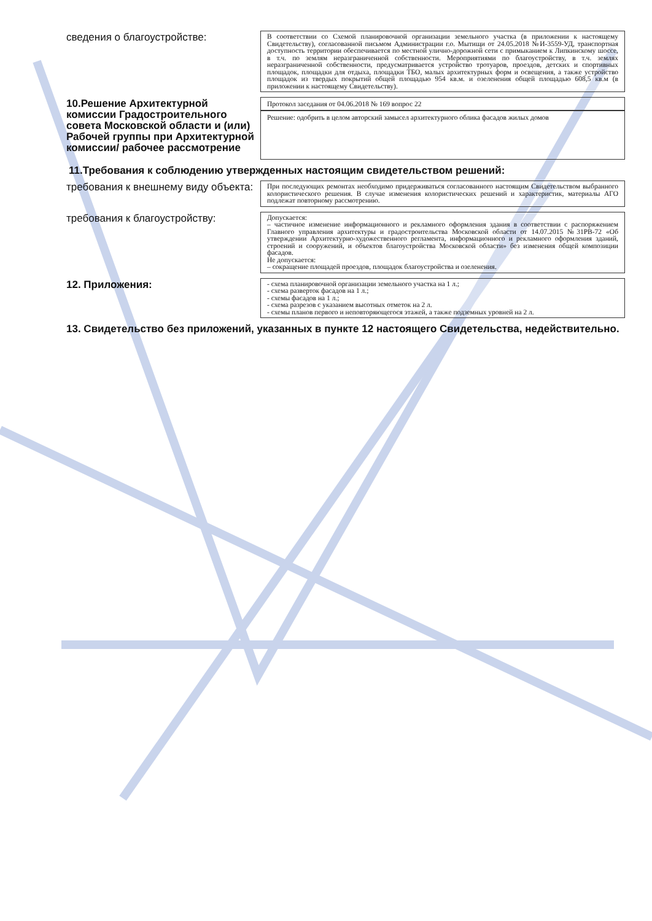сведения о благоустройстве:
В соответствии со Схемой планировочной организации земельного участка (в приложении к настоящему Свидетельству), согласованной письмом Администрации г.о. Мытищи от 24.05.2018 №И-3559-УД, транспортная доступность территории обеспечивается по местной улично-дорожной сети с примыканием к Липкинскому шоссе, в т.ч. по землям неразграниченной собственности. Мероприятиями по благоустройству, в т.ч. землях неразграниченной собственности, предусматривается устройство тротуаров, проездов, детских и спортивных площадок, площадки для отдыха, площадки ТБО, малых архитектурных форм и освещения, а также устройство площадок из твердых покрытий общей площадью 954 кв.м. и озеленения общей площадью 608,5 кв.м (в приложении к настоящему Свидетельству).
10.Решение Архитектурной комиссии Градостроительного совета Московской области и (или) Рабочей группы при Архитектурной комиссии/ рабочее рассмотрение
Протокол заседания от 04.06.2018 № 169 вопрос 22
Решение: одобрить в целом авторский замысел архитектурного облика фасадов жилых домов
11.Требования к соблюдению утвержденных настоящим свидетельством решений:
требования к внешнему виду объекта:
При последующих ремонтах необходимо придерживаться согласованного настоящим Свидетельством выбранного колористического решения. В случае изменения колористических решений и характеристик, материалы АГО подлежат повторному рассмотрению.
требования к благоустройству:
Допускается:
– частичное изменение информационного и рекламного оформления здания в соответствии с распоряжением Главного управления архитектуры и градостроительства Московской области от 14.07.2015 №31РВ-72 «Об утверждении Архитектурно-художественного регламента, информационного и рекламного оформления зданий, строений и сооружений, и объектов благоустройства Московской области» без изменения общей композиции фасадов.
Не допускается:
– сокращение площадей проездов, площадок благоустройства и озеленения.
12. Приложения:
- схема планировочной организации земельного участка на 1 л.;
- схема разверток фасадов на 1 л.;
- схемы фасадов на 1 л.;
- схема разрезов с указанием высотных отметок на 2 л.
- схемы планов первого и неповторяющегося этажей, а также подземных уровней на 2 л.
13. Свидетельство без приложений, указанных в пункте 12 настоящего Свидетельства, недействительно.